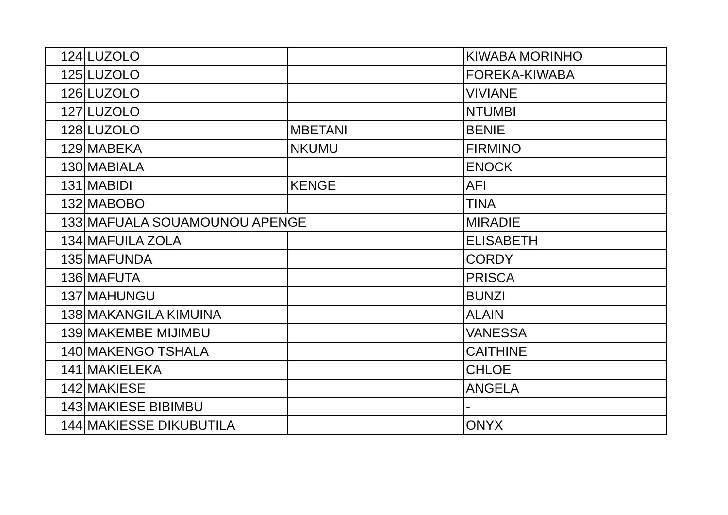| 124 | LUZOLO | | KIWABA MORINHO |
| 125 | LUZOLO | | FOREKA-KIWABA |
| 126 | LUZOLO | | VIVIANE |
| 127 | LUZOLO | | NTUMBI |
| 128 | LUZOLO | MBETANI | BENIE |
| 129 | MABEKA | NKUMU | FIRMINO |
| 130 | MABIALA | | ENOCK |
| 131 | MABIDI | KENGE | AFI |
| 132 | MABOBO | | TINA |
| 133 | MAFUALA SOUAMOUNOU APENGE | | MIRADIE |
| 134 | MAFUILA ZOLA | | ELISABETH |
| 135 | MAFUNDA | | CORDY |
| 136 | MAFUTA | | PRISCA |
| 137 | MAHUNGU | | BUNZI |
| 138 | MAKANGILA KIMUINA | | ALAIN |
| 139 | MAKEMBE MIJIMBU | | VANESSA |
| 140 | MAKENGO TSHALA | | CAITHINE |
| 141 | MAKIELEKA | | CHLOE |
| 142 | MAKIESE | | ANGELA |
| 143 | MAKIESE BIBIMBU | | - |
| 144 | MAKIESSE DIKUBUTILA | | ONYX |